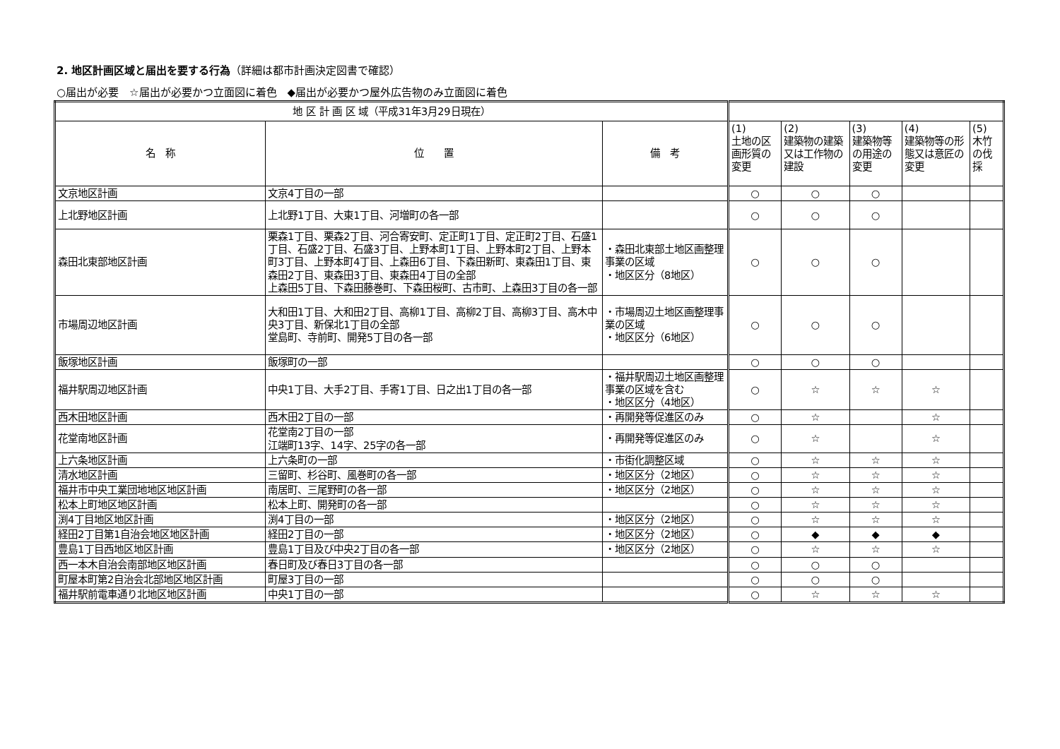2. 地区計画区域と届出を要する行為（詳細は都市計画決定図書で確認）
○届出が必要　☆届出が必要かつ立面図に着色　◆届出が必要かつ屋外広告物のみ立面図に着色
| 地 区 計 画 区 域（平成31年3月29日現在） | | | | | | | |
| --- | --- | --- | --- | --- | --- | --- | --- |
| 名 称 | 位 置 | 備 考 | (1) 土地の区画形質の変更 | (2) 建築物の建築又は工作物の建設 | (3) 建築物等の用途の変更 | (4) 建築物等の形態又は意匠の変更 | (5) 木竹の伐採 |
| 文京地区計画 | 文京4丁目の一部 | | ○ | ○ | ○ | | |
| 上北野地区計画 | 上北野1丁目、大東1丁目、河増町の各一部 | | ○ | ○ | ○ | | |
| 森田北東部地区計画 | 栗森1丁目、栗森2丁目、河合寄安町、定正町1丁目、定正町2丁目、石盛1丁目、石盛2丁目、石盛3丁目、上野本町1丁目、上野本町2丁目、上野本町3丁目、上野本町4丁目、上森田6丁目、下森田新町、東森田1丁目、東森田2丁目、東森田3丁目、東森田4丁目の全部 上森田5丁目、下森田藤巻町、下森田桜町、古市町、上森田3丁目の各一部 | ・森田北東部土地区画整理事業の区域 ・地区区分（8地区） | ○ | ○ | ○ | | |
| 市場周辺地区計画 | 大和田1丁目、大和田2丁目、高柳1丁目、高柳2丁目、高柳3丁目、高木中央3丁目、新保北1丁目の全部 堂島町、寺前町、開発5丁目の各一部 | ・市場周辺土地区画整理事業の区域 ・地区区分（6地区） | ○ | ○ | ○ | | |
| 飯塚地区計画 | 飯塚町の一部 | | ○ | ○ | ○ | | |
| 福井駅周辺地区計画 | 中央1丁目、大手2丁目、手寄1丁目、日之出1丁目の各一部 | ・福井駅周辺土地区画整理事業の区域を含む ・地区区分（4地区） | ○ | ☆ | ☆ | ☆ | |
| 西木田地区計画 | 西木田2丁目の一部 | ・再開発等促進区のみ | ○ | ☆ | | ☆ | |
| 花堂南地区計画 | 花堂南2丁目の一部 江端町13字、14字、25字の各一部 | ・再開発等促進区のみ | ○ | ☆ | | ☆ | |
| 上六条地区計画 | 上六条町の一部 | ・市街化調整区域 | ○ | ☆ | ☆ | ☆ | |
| 清水地区計画 | 三留町、杉谷町、風巻町の各一部 | ・地区区分（2地区） | ○ | ☆ | ☆ | ☆ | |
| 福井市中央工業団地地区地区計画 | 南居町、三尾野町の各一部 | ・地区区分（2地区） | ○ | ☆ | ☆ | ☆ | |
| 松本上町地区地区計画 | 松本上町、開発町の各一部 | | ○ | ☆ | ☆ | ☆ | |
| 渕4丁目地区地区計画 | 渕4丁目の一部 | ・地区区分（2地区） | ○ | ☆ | ☆ | ☆ | |
| 経田2丁目第1自治会地区地区計画 | 経田2丁目の一部 | ・地区区分（2地区） | ○ | ◆ | ◆ | ◆ | |
| 豊島1丁目西地区地区計画 | 豊島1丁目及び中央2丁目の各一部 | ・地区区分（2地区） | ○ | ☆ | ☆ | ☆ | |
| 西一本木自治会南部地区地区計画 | 春日町及び春日3丁目の各一部 | | ○ | ○ | ○ | | |
| 町屋本町第2自治会北部地区地区計画 | 町屋3丁目の一部 | | ○ | ○ | ○ | | |
| 福井駅前電車通り北地区地区計画 | 中央1丁目の一部 | | ○ | ☆ | ☆ | ☆ | |